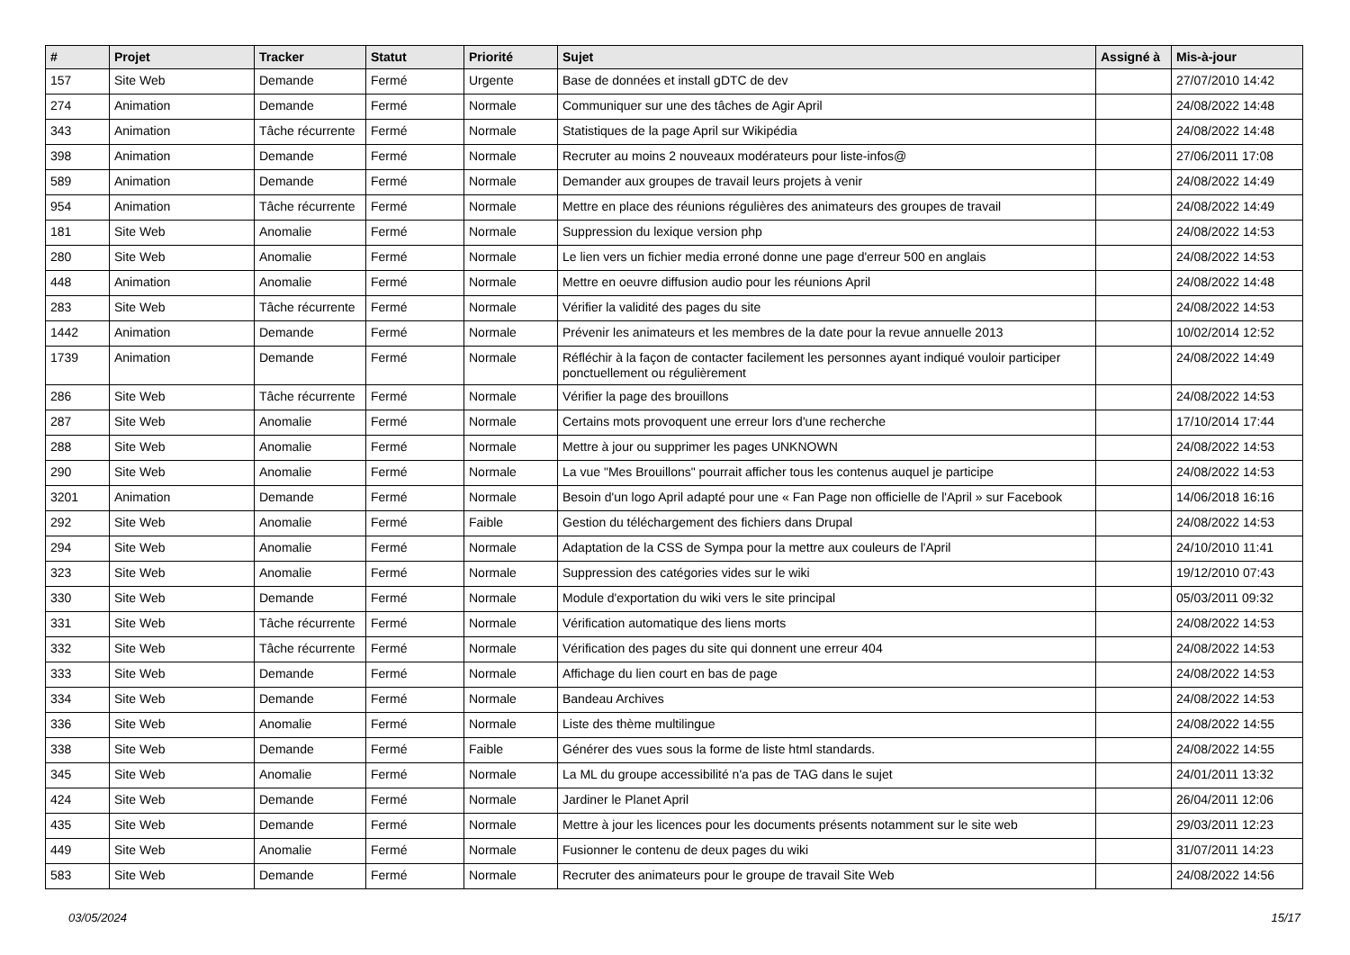| # | Projet | Tracker | Statut | Priorité | Sujet | Assigné à | Mis-à-jour |
| --- | --- | --- | --- | --- | --- | --- | --- |
| 157 | Site Web | Demande | Fermé | Urgente | Base de données et install gDTC de dev | | 27/07/2010 14:42 |
| 274 | Animation | Demande | Fermé | Normale | Communiquer sur une des tâches de Agir April | | 24/08/2022 14:48 |
| 343 | Animation | Tâche récurrente | Fermé | Normale | Statistiques de la page April sur Wikipédia | | 24/08/2022 14:48 |
| 398 | Animation | Demande | Fermé | Normale | Recruter au moins 2 nouveaux modérateurs pour liste-infos@ | | 27/06/2011 17:08 |
| 589 | Animation | Demande | Fermé | Normale | Demander aux groupes de travail leurs projets à venir | | 24/08/2022 14:49 |
| 954 | Animation | Tâche récurrente | Fermé | Normale | Mettre en place des réunions régulières des animateurs des groupes de travail | | 24/08/2022 14:49 |
| 181 | Site Web | Anomalie | Fermé | Normale | Suppression du lexique version php | | 24/08/2022 14:53 |
| 280 | Site Web | Anomalie | Fermé | Normale | Le lien vers un fichier media erroné donne une page d'erreur 500 en anglais | | 24/08/2022 14:53 |
| 448 | Animation | Anomalie | Fermé | Normale | Mettre en oeuvre diffusion audio pour les réunions April | | 24/08/2022 14:48 |
| 283 | Site Web | Tâche récurrente | Fermé | Normale | Vérifier la validité des pages du site | | 24/08/2022 14:53 |
| 1442 | Animation | Demande | Fermé | Normale | Prévenir les animateurs et les membres de la date pour la revue annuelle 2013 | | 10/02/2014 12:52 |
| 1739 | Animation | Demande | Fermé | Normale | Réfléchir à la façon de contacter facilement les personnes ayant indiqué vouloir participer ponctuellement ou régulièrement | | 24/08/2022 14:49 |
| 286 | Site Web | Tâche récurrente | Fermé | Normale | Vérifier la page des brouillons | | 24/08/2022 14:53 |
| 287 | Site Web | Anomalie | Fermé | Normale | Certains mots provoquent une erreur lors d'une recherche | | 17/10/2014 17:44 |
| 288 | Site Web | Anomalie | Fermé | Normale | Mettre à jour ou supprimer les pages UNKNOWN | | 24/08/2022 14:53 |
| 290 | Site Web | Anomalie | Fermé | Normale | La vue "Mes Brouillons" pourrait afficher tous les contenus auquel je participe | | 24/08/2022 14:53 |
| 3201 | Animation | Demande | Fermé | Normale | Besoin d'un logo April adapté pour une « Fan Page non officielle de l'April » sur Facebook | | 14/06/2018 16:16 |
| 292 | Site Web | Anomalie | Fermé | Faible | Gestion du téléchargement des fichiers dans Drupal | | 24/08/2022 14:53 |
| 294 | Site Web | Anomalie | Fermé | Normale | Adaptation de la CSS de Sympa pour la mettre aux couleurs de l'April | | 24/10/2010 11:41 |
| 323 | Site Web | Anomalie | Fermé | Normale | Suppression des catégories vides sur le wiki | | 19/12/2010 07:43 |
| 330 | Site Web | Demande | Fermé | Normale | Module d'exportation du wiki vers le site principal | | 05/03/2011 09:32 |
| 331 | Site Web | Tâche récurrente | Fermé | Normale | Vérification automatique des liens morts | | 24/08/2022 14:53 |
| 332 | Site Web | Tâche récurrente | Fermé | Normale | Vérification des pages du site qui donnent une erreur 404 | | 24/08/2022 14:53 |
| 333 | Site Web | Demande | Fermé | Normale | Affichage du lien court en bas de page | | 24/08/2022 14:53 |
| 334 | Site Web | Demande | Fermé | Normale | Bandeau Archives | | 24/08/2022 14:53 |
| 336 | Site Web | Anomalie | Fermé | Normale | Liste des thème multilingue | | 24/08/2022 14:55 |
| 338 | Site Web | Demande | Fermé | Faible | Générer des vues sous la forme de liste html standards. | | 24/08/2022 14:55 |
| 345 | Site Web | Anomalie | Fermé | Normale | La ML du groupe accessibilité n'a pas de TAG dans le sujet | | 24/01/2011 13:32 |
| 424 | Site Web | Demande | Fermé | Normale | Jardiner le Planet April | | 26/04/2011 12:06 |
| 435 | Site Web | Demande | Fermé | Normale | Mettre à jour les licences pour les documents présents notamment sur le site web | | 29/03/2011 12:23 |
| 449 | Site Web | Anomalie | Fermé | Normale | Fusionner le contenu de deux pages du wiki | | 31/07/2011 14:23 |
| 583 | Site Web | Demande | Fermé | Normale | Recruter des animateurs pour le groupe de travail Site Web | | 24/08/2022 14:56 |
03/05/2024 15/17